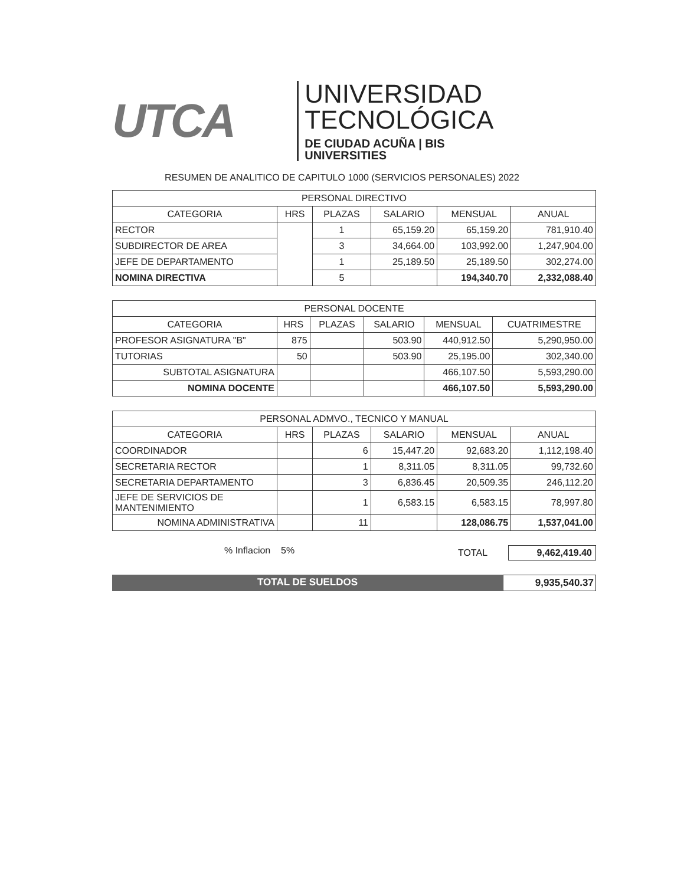UTCA
UNIVERSIDAD
TECNOLÓGICA
DE CIUDAD ACUÑA | BIS UNIVERSITIES
RESUMEN DE ANALITICO DE CAPITULO 1000 (SERVICIOS PERSONALES) 2022
| PERSONAL DIRECTIVO | | | | | |
| --- | --- | --- | --- | --- | --- |
| CATEGORIA | HRS | PLAZAS | SALARIO | MENSUAL | ANUAL |
| RECTOR | | 1 | 65,159.20 | 65,159.20 | 781,910.40 |
| SUBDIRECTOR DE AREA | | 3 | 34,664.00 | 103,992.00 | 1,247,904.00 |
| JEFE DE DEPARTAMENTO | | 1 | 25,189.50 | 25,189.50 | 302,274.00 |
| NOMINA DIRECTIVA | | 5 | | 194,340.70 | 2,332,088.40 |
| PERSONAL DOCENTE | | | | | |
| --- | --- | --- | --- | --- | --- |
| CATEGORIA | HRS | PLAZAS | SALARIO | MENSUAL | CUATRIMESTRE |
| PROFESOR ASIGNATURA "B" | 875 | | 503.90 | 440,912.50 | 5,290,950.00 |
| TUTORIAS | 50 | | 503.90 | 25,195.00 | 302,340.00 |
| SUBTOTAL ASIGNATURA | | | | 466,107.50 | 5,593,290.00 |
| NOMINA DOCENTE | | | | 466,107.50 | 5,593,290.00 |
| PERSONAL ADMVO., TECNICO Y MANUAL | | | | | |
| --- | --- | --- | --- | --- | --- |
| CATEGORIA | HRS | PLAZAS | SALARIO | MENSUAL | ANUAL |
| COORDINADOR | | 6 | 15,447.20 | 92,683.20 | 1,112,198.40 |
| SECRETARIA RECTOR | | 1 | 8,311.05 | 8,311.05 | 99,732.60 |
| SECRETARIA DEPARTAMENTO | | 3 | 6,836.45 | 20,509.35 | 246,112.20 |
| JEFE DE SERVICIOS DE MANTENIMIENTO | | 1 | 6,583.15 | 6,583.15 | 78,997.80 |
| NOMINA ADMINISTRATIVA | | 11 | | 128,086.75 | 1,537,041.00 |
% Inflacion 5% TOTAL 9,462,419.40
TOTAL DE SUELDOS 9,935,540.37